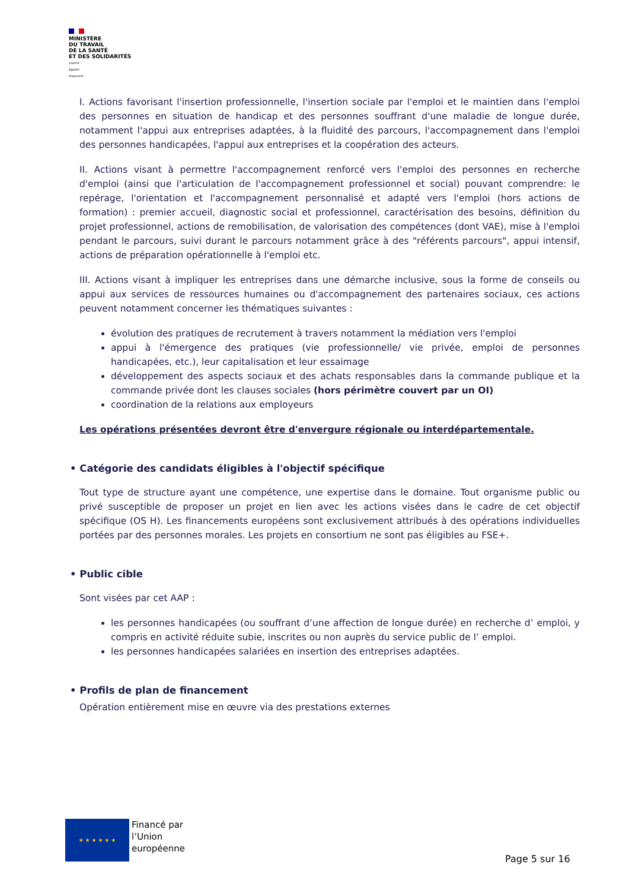MINISTÈRE
DU TRAVAIL
DE LA SANTÉ
ET DES SOLIDARITÉS
Liberté
Égalité
Fraternité
I. Actions favorisant l'insertion professionnelle, l'insertion sociale par l'emploi et le maintien dans l'emploi des personnes en situation de handicap et des personnes souffrant d'une maladie de longue durée, notamment l'appui aux entreprises adaptées, à la fluidité des parcours, l'accompagnement dans l'emploi des personnes handicapées, l'appui aux entreprises et la coopération des acteurs.
II. Actions visant à permettre l'accompagnement renforcé vers l'emploi des personnes en recherche d'emploi (ainsi que l'articulation de l'accompagnement professionnel et social) pouvant comprendre: le repérage, l'orientation et l'accompagnement personnalisé et adapté vers l'emploi (hors actions de formation) : premier accueil, diagnostic social et professionnel, caractérisation des besoins, définition du projet professionnel, actions de remobilisation, de valorisation des compétences (dont VAE), mise à l'emploi pendant le parcours, suivi durant le parcours notamment grâce à des "référents parcours", appui intensif, actions de préparation opérationnelle à l'emploi etc.
III. Actions visant à impliquer les entreprises dans une démarche inclusive, sous la forme de conseils ou appui aux services de ressources humaines ou d'accompagnement des partenaires sociaux, ces actions peuvent notamment concerner les thématiques suivantes :
évolution des pratiques de recrutement à travers notamment la médiation vers l'emploi
appui à l'émergence des pratiques (vie professionnelle/ vie privée, emploi de personnes handicapées, etc.), leur capitalisation et leur essaimage
développement des aspects sociaux et des achats responsables dans la commande publique et la commande privée dont les clauses sociales (hors périmètre couvert par un OI)
coordination de la relations aux employeurs
Les opérations présentées devront être d'envergure régionale ou interdépartementale.
• Catégorie des candidats éligibles à l'objectif spécifique
Tout type de structure ayant une compétence, une expertise dans le domaine. Tout organisme public ou privé susceptible de proposer un projet en lien avec les actions visées dans le cadre de cet objectif spécifique (OS H). Les financements européens sont exclusivement attribués à des opérations individuelles portées par des personnes morales. Les projets en consortium ne sont pas éligibles au FSE+.
• Public cible
Sont visées par cet AAP :
les personnes handicapées (ou souffrant d’une affection de longue durée) en recherche d’ emploi, y compris en activité réduite subie, inscrites ou non auprès du service public de l’ emploi.
les personnes handicapées salariées en insertion des entreprises adaptées.
• Profils de plan de financement
Opération entièrement mise en œuvre via des prestations externes
★ ★ ★ ★ ★ ★
Financé par
l’Union
européenne
Page 5 sur 16